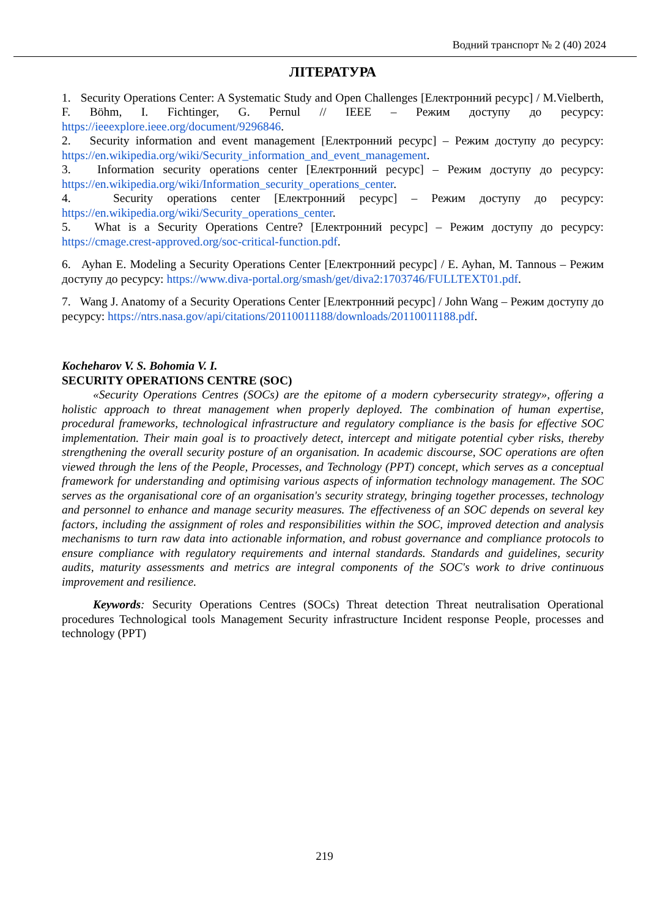Водний транспорт № 2 (40) 2024
ЛІТЕРАТУРА
1. Security Operations Center: A Systematic Study and Open Challenges [Електронний ресурс] / M.Vielberth, F. Böhm, I. Fichtinger, G. Pernul // IEEE – Режим доступу до ресурсу: https://ieeexplore.ieee.org/document/9296846.
2. Security information and event management [Електронний ресурс] – Режим доступу до ресурсу: https://en.wikipedia.org/wiki/Security_information_and_event_management.
3. Information security operations center [Електронний ресурс] – Режим доступу до ресурсу: https://en.wikipedia.org/wiki/Information_security_operations_center.
4. Security operations center [Електронний ресурс] – Режим доступу до ресурсу: https://en.wikipedia.org/wiki/Security_operations_center.
5. What is a Security Operations Centre? [Електронний ресурс] – Режим доступу до ресурсу: https://cmage.crest-approved.org/soc-critical-function.pdf.
6. Ayhan E. Modeling a Security Operations Center [Електронний ресурс] / E. Ayhan, M. Tannous – Режим доступу до ресурсу: https://www.diva-portal.org/smash/get/diva2:1703746/FULLTEXT01.pdf.
7. Wang J. Anatomy of a Security Operations Center [Електронний ресурс] / John Wang – Режим доступу до ресурсу: https://ntrs.nasa.gov/api/citations/20110011188/downloads/20110011188.pdf.
Kocheharov V. S. Bohomia V. I.
SECURITY OPERATIONS CENTRE (SOC)
«Security Operations Centres (SOCs) are the epitome of a modern cybersecurity strategy», offering a holistic approach to threat management when properly deployed. The combination of human expertise, procedural frameworks, technological infrastructure and regulatory compliance is the basis for effective SOC implementation. Their main goal is to proactively detect, intercept and mitigate potential cyber risks, thereby strengthening the overall security posture of an organisation. In academic discourse, SOC operations are often viewed through the lens of the People, Processes, and Technology (PPT) concept, which serves as a conceptual framework for understanding and optimising various aspects of information technology management. The SOC serves as the organisational core of an organisation's security strategy, bringing together processes, technology and personnel to enhance and manage security measures. The effectiveness of an SOC depends on several key factors, including the assignment of roles and responsibilities within the SOC, improved detection and analysis mechanisms to turn raw data into actionable information, and robust governance and compliance protocols to ensure compliance with regulatory requirements and internal standards. Standards and guidelines, security audits, maturity assessments and metrics are integral components of the SOC's work to drive continuous improvement and resilience.
Keywords: Security Operations Centres (SOCs) Threat detection Threat neutralisation Operational procedures Technological tools Management Security infrastructure Incident response People, processes and technology (PPT)
219